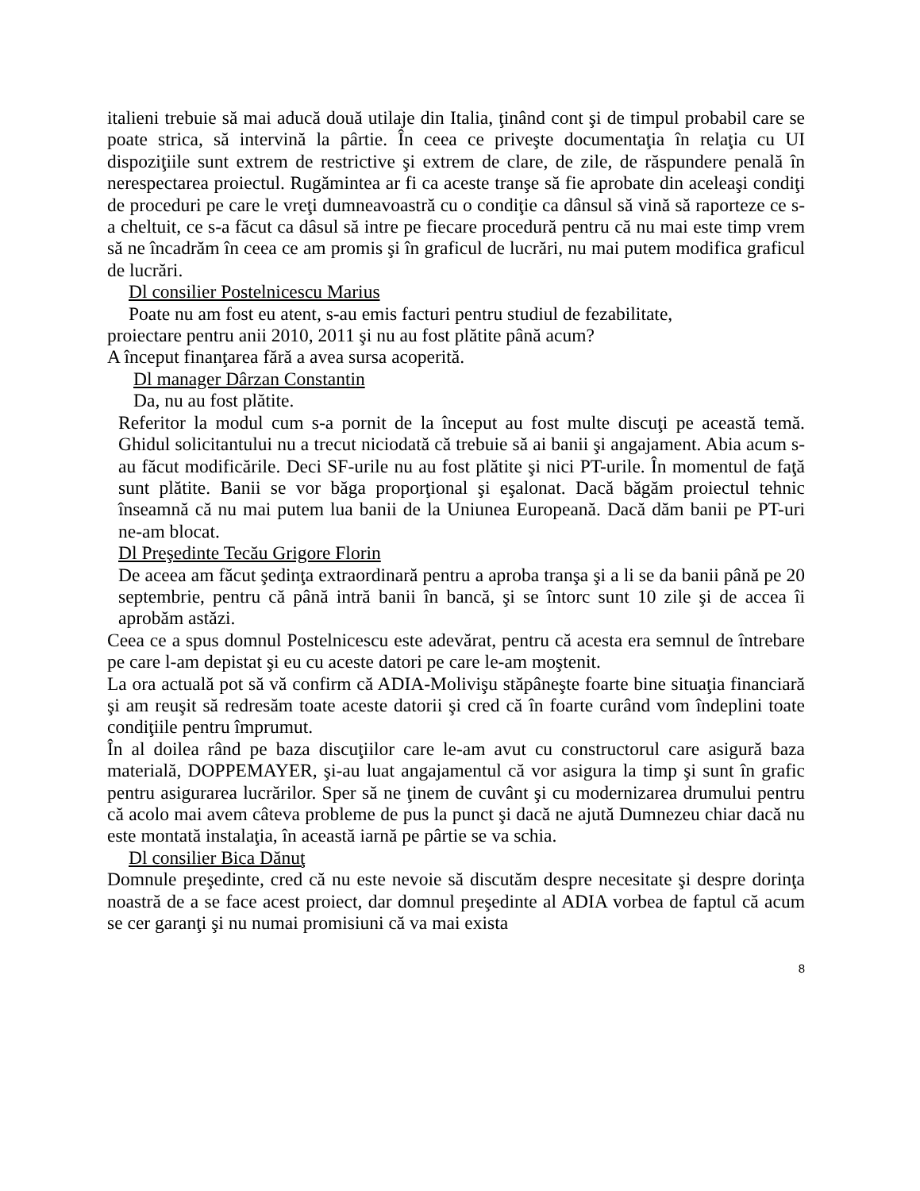italieni trebuie să mai aducă două utilaje din Italia, ţinând cont şi de timpul probabil care se poate strica, să intervină la pârtie. În ceea ce priveşte documentaţia în relaţia cu UI dispoziţiile sunt extrem de restrictive şi extrem de clare, de zile, de răspundere penală în nerespectarea proiectul. Rugămintea ar fi ca aceste tranşe să fie aprobate din aceleaşi condiţi de proceduri pe care le vreţi dumneavoastră cu o condiţie ca dânsul să vină să raporteze ce s-a cheltuit, ce s-a făcut ca dâsul să intre pe fiecare procedură pentru că nu mai este timp vrem să ne încadrăm în ceea ce am promis şi în graficul de lucrări, nu mai putem modifica graficul de lucrări.
Dl consilier Postelnicescu Marius
Poate nu am fost eu atent, s-au emis facturi pentru studiul de fezabilitate,
proiectare pentru anii 2010, 2011 şi nu au fost plătite până acum?
A început finanţarea fără a avea sursa acoperită.
Dl manager Dârzan Constantin
Da, nu au fost plătite.
Referitor la modul cum s-a pornit de la început au fost multe discuţi pe această temă. Ghidul solicitantului nu a trecut niciodată că trebuie să ai banii şi angajament. Abia acum s-au făcut modificările. Deci SF-urile nu au fost plătite şi nici PT-urile. În momentul de faţă sunt plătite. Banii se vor băga proporţional şi eşalonat. Dacă băgăm proiectul tehnic înseamnă că nu mai putem lua banii de la Uniunea Europeană. Dacă dăm banii pe PT-uri ne-am blocat.
Dl Preşedinte Tecău Grigore Florin
De aceea am făcut şedinţa extraordinară pentru a aproba tranşa şi a li se da banii până pe 20 septembrie, pentru că până intră banii în bancă, şi se întorc sunt 10 zile şi de accea îi aprobăm astăzi.
Ceea ce a spus domnul Postelnicescu este adevărat, pentru că acesta era semnul de întrebare pe care l-am depistat şi eu cu aceste datori pe care le-am moştenit.
La ora actuală pot să vă confirm că ADIA-Molivişu stăpâneşte foarte bine situaţia financiară şi am reuşit să redresăm toate aceste datorii şi cred că în foarte curând vom îndeplini toate condiţiile pentru împrumut.
În al doilea rând pe baza discuţiilor care le-am avut cu constructorul care asigură baza materială, DOPPEMAYER, şi-au luat angajamentul că vor asigura la timp şi sunt în grafic pentru asigurarea lucrărilor. Sper să ne ţinem de cuvânt şi cu modernizarea drumului pentru că acolo mai avem câteva probleme de pus la punct şi dacă ne ajută Dumnezeu chiar dacă nu este montată instalaţia, în această iarnă pe pârtie se va schia.
Dl consilier Bica Dănuţ
Domnule preşedinte, cred că nu este nevoie să discutăm despre necesitate şi despre dorinţa noastră de a se face acest proiect, dar domnul preşedinte al ADIA vorbea de faptul că acum se cer garanţi şi nu numai promisiuni că va mai exista
8